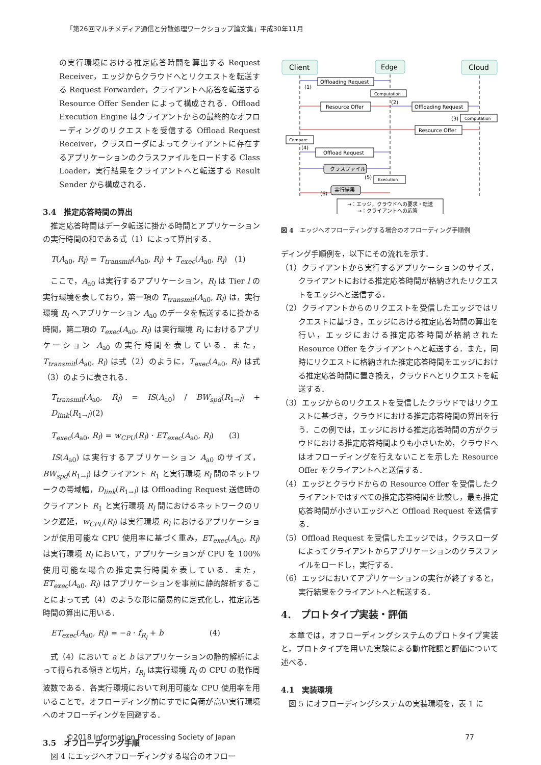「第26回マルチメディア通信と分散処理ワークショップ論文集」平成30年11月
の実行環境における推定応答時間を算出する Request Receiver，エッジからクラウドへとリクエストを転送する Request Forwarder，クライアントへ応答を転送する Resource Offer Sender によって構成される．Offload Execution Engine はクライアントからの最終的なオフローディングのリクエストを受信する Offload Request Receiver，クラスローダによってクライアントに存在するアプリケーションのクラスファイルをロードする Class Loader，実行結果をクライアントへと転送する Result Sender から構成される．
3.4　推定応答時間の算出
　推定応答時間はデータ転送に掛かる時間とアプリケーションの実行時間の和である式（1）によって算出する．
T(A<sub>a0</sub>, R<sub>l</sub>) = T<sub>transmit</sub>(A<sub>a0</sub>, R<sub>l</sub>) + T<sub>exec</sub>(A<sub>a0</sub>, R<sub>l</sub>)　(1)
　ここで，A<sub>a0</sub> は実行するアプリケーション，R<sub>l</sub> は Tier l の実行環境を表しており，第一項の T<sub>transmit</sub>(A<sub>a0</sub>, R<sub>l</sub>) は，実行環境 R<sub>l</sub> へアプリケーション A<sub>a0</sub> のデータを転送するに掛かる時間，第二項の T<sub>exec</sub>(A<sub>a0</sub>, R<sub>l</sub>) は実行環境 R<sub>l</sub> におけるアプリケーション A<sub>a0</sub> の実行時間を表している．また，T<sub>transmit</sub>(A<sub>a0</sub>, R<sub>l</sub>) は式（2）のように，T<sub>exec</sub>(A<sub>a0</sub>, R<sub>l</sub>) は式（3）のように表される．
T<sub>transmit</sub>(A<sub>a0</sub>, R<sub>l</sub>) = IS(A<sub>a0</sub>) / BW<sub>spd</sub>(R<sub>1→l</sub>) + D<sub>link</sub>(R<sub>1→l</sub>)(2)
T<sub>exec</sub>(A<sub>a0</sub>, R<sub>l</sub>) = w<sub>CPU</sub>(R<sub>l</sub>) · ET<sub>exec</sub>(A<sub>a0</sub>, R<sub>l</sub>)　　(3)
　IS(A<sub>a0</sub>) は実行するアプリケーション A<sub>a0</sub> のサイズ，BW<sub>spd</sub>(R<sub>1→l</sub>) はクライアント R<sub>1</sub> と実行環境 R<sub>l</sub> 間のネットワークの帯域幅，D<sub>link</sub>(R<sub>1→l</sub>) は Offloading Request 送信時のクライアント R<sub>1</sub> と実行環境 R<sub>l</sub> 間におけるネットワークのリンク遅延，w<sub>CPU</sub>(R<sub>l</sub>) は実行環境 R<sub>l</sub> におけるアプリケーションが使用可能な CPU 使用率に基づく重み，ET<sub>exec</sub>(A<sub>a0</sub>, R<sub>l</sub>) は実行環境 R<sub>l</sub> において，アプリケーションが CPU を 100%使用可能な場合の推定実行時間を表している．また，ET<sub>exec</sub>(A<sub>a0</sub>, R<sub>l</sub>) はアプリケーションを事前に静的解析することによって式（4）のような形に簡易的に定式化し，推定応答時間の算出に用いる．
ET<sub>exec</sub>(A<sub>a0</sub>, R<sub>l</sub>) = −a · f<sub>R<sub>l</sub></sub> + b　　　　　　(4)
　式（4）において a と b はアプリケーションの静的解析によって得られる傾きと切片，f<sub>R<sub>l</sub></sub> は実行環境 R<sub>l</sub> の CPU の動作周波数である．各実行環境において利用可能な CPU 使用率を用いることで，オフローディング前にすでに負荷が高い実行環境へのオフローディングを回避する．
3.5　オフローディング手順
　図 4 にエッジへオフローディングする場合のオフロー
Client
Edge
Cloud
Offloading Request
Computation
Resource Offer
Offloading Request
Computation
Resource Offer
Compare
Offload Request
クラスファイル
Execution
実行結果
(1)
(2)
(3)
(4)
(5)
(6)
→：エッジ，クラウドへの要求・転送
→：クライアントへの応答
図 4　エッジへオフローディングする場合のオフローディング手順例
ディング手順例を，以下にその流れを示す．
（1）クライアントから実行するアプリケーションのサイズ，クライアントにおける推定応答時間が格納されたリクエストをエッジへと送信する．
（2）クライアントからのリクエストを受信したエッジではリクエストに基づき，エッジにおける推定応答時間の算出を行い，エッジにおける推定応答時間が格納された Resource Offer をクライアントへと転送する．また，同時にリクエストに格納された推定応答時間をエッジにおける推定応答時間に置き換え，クラウドへとリクエストを転送する．
（3）エッジからのリクエストを受信したクラウドではリクエストに基づき，クラウドにおける推定応答時間の算出を行う．この例では，エッジにおける推定応答時間の方がクラウドにおける推定応答時間よりも小さいため，クラウドへはオフローディングを行えないことを示した Resource Offer をクライアントへと送信する．
（4）エッジとクラウドからの Resource Offer を受信したクライアントではすべての推定応答時間を比較し，最も推定応答時間が小さいエッジへと Offload Request を送信する．
（5）Offload Request を受信したエッジでは，クラスローダによってクライアントからアプリケーションのクラスファイルをロードし，実行する．
（6）エッジにおいてアプリケーションの実行が終了すると，実行結果をクライアントへと転送する．
4.　プロトタイプ実装・評価
　本章では，オフローディングシステムのプロトタイプ実装と，プロトタイプを用いた実験による動作確認と評価について述べる．
4.1　実装環境
　図 5 にオフローディングシステムの実装環境を，表 1 に
©2018 Information Processing Society of Japan 77